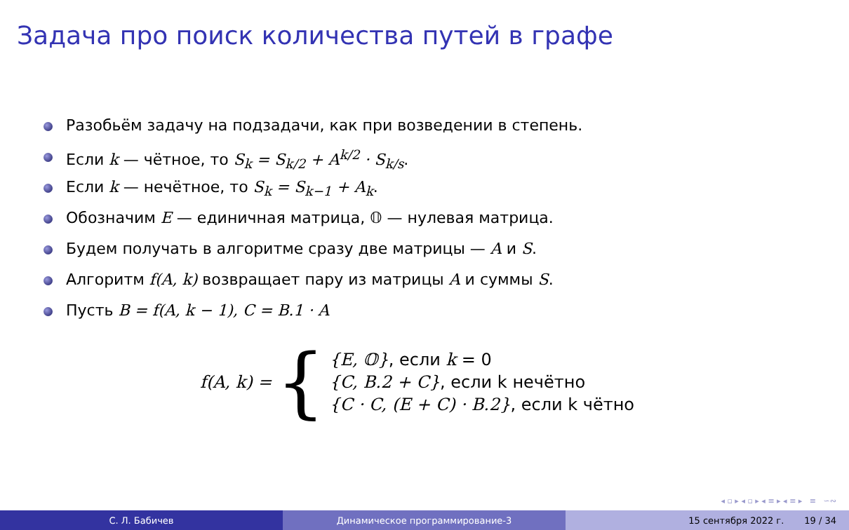Задача про поиск количества путей в графе
Разобьём задачу на подзадачи, как при возведении в степень.
Если k — чётное, то S<sub>k</sub> = S<sub>k/2</sub> + A<sup>k/2</sup> · S<sub>k/s</sub>.
Если k — нечётное, то S<sub>k</sub> = S<sub>k−1</sub> + A<sub>k</sub>.
Обозначим E — единичная матрица, 𝕆 — нулевая матрица.
Будем получать в алгоритме сразу две матрицы — A и S.
Алгоритм f(A, k) возвращает пару из матрицы A и суммы S.
Пусть B = f(A, k − 1), C = B.1 · A
f(A, k) = {
{E, 𝕆}, если k = 0
{C, B.2 + C}, если k нечётно
{C · C, (E + C) · B.2}, если k чётно
◂ ▫ ▸ ◂ ▫ ▸ ◂ ≡ ▸ ◂ ≡ ▸ ≡ ∽∾
С. Л. Бабичев Динамическое программирование-3 15 сентября 2022 г. 19 / 34